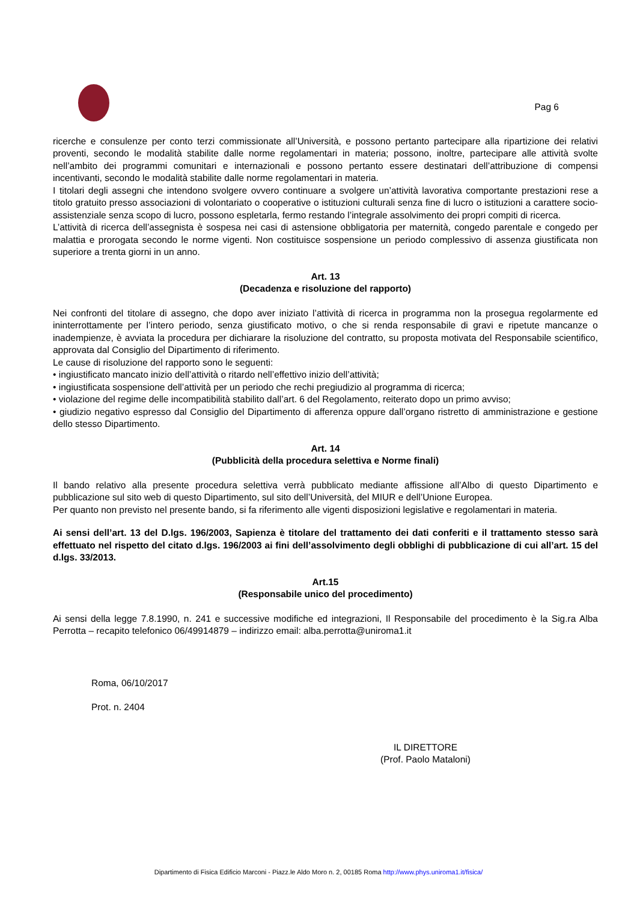Pag 6
ricerche e consulenze per conto terzi commissionate all’Università, e possono pertanto partecipare alla ripartizione dei relativi proventi, secondo le modalità stabilite dalle norme regolamentari in materia; possono, inoltre, partecipare alle attività svolte nell’ambito dei programmi comunitari e internazionali e possono pertanto essere destinatari dell’attribuzione di compensi incentivanti, secondo le modalità stabilite dalle norme regolamentari in materia.
I titolari degli assegni che intendono svolgere ovvero continuare a svolgere un’attività lavorativa comportante prestazioni rese a titolo gratuito presso associazioni di volontariato o cooperative o istituzioni culturali senza fine di lucro o istituzioni a carattere socio-assistenziale senza scopo di lucro, possono espletarla, fermo restando l’integrale assolvimento dei propri compiti di ricerca.
L’attività di ricerca dell’assegnista è sospesa nei casi di astensione obbligatoria per maternità, congedo parentale e congedo per malattia e prorogata secondo le norme vigenti. Non costituisce sospensione un periodo complessivo di assenza giustificata non superiore a trenta giorni in un anno.
Art. 13
(Decadenza e risoluzione del rapporto)
Nei confronti del titolare di assegno, che dopo aver iniziato l’attività di ricerca in programma non la prosegua regolarmente ed ininterrottamente per l’intero periodo, senza giustificato motivo, o che si renda responsabile di gravi e ripetute mancanze o inadempienze, è avviata la procedura per dichiarare la risoluzione del contratto, su proposta motivata del Responsabile scientifico, approvata dal Consiglio del Dipartimento di riferimento.
Le cause di risoluzione del rapporto sono le seguenti:
• ingiustificato mancato inizio dell’attività o ritardo nell’effettivo inizio dell’attività;
• ingiustificata sospensione dell’attività per un periodo che rechi pregiudizio al programma di ricerca;
• violazione del regime delle incompatibilità stabilito dall’art. 6 del Regolamento, reiterato dopo un primo avviso;
• giudizio negativo espresso dal Consiglio del Dipartimento di afferenza oppure dall’organo ristretto di amministrazione e gestione dello stesso Dipartimento.
Art. 14
(Pubblicità della procedura selettiva e Norme finali)
Il bando relativo alla presente procedura selettiva verrà pubblicato mediante affissione all’Albo di questo Dipartimento e pubblicazione sul sito web di questo Dipartimento, sul sito dell’Università, del MIUR e dell’Unione Europea.
Per quanto non previsto nel presente bando, si fa riferimento alle vigenti disposizioni legislative e regolamentari in materia.
Ai sensi dell’art. 13 del D.lgs. 196/2003, Sapienza è titolare del trattamento dei dati conferiti e il trattamento stesso sarà effettuato nel rispetto del citato d.lgs. 196/2003 ai fini dell’assolvimento degli obblighi di pubblicazione di cui all’art. 15 del d.lgs. 33/2013.
Art.15
(Responsabile unico del procedimento)
Ai sensi della legge 7.8.1990, n. 241 e successive modifiche ed integrazioni, Il Responsabile del procedimento è la Sig.ra Alba Perrotta – recapito telefonico 06/49914879 – indirizzo email: alba.perrotta@uniroma1.it
Roma, 06/10/2017
Prot. n. 2404
IL DIRETTORE
(Prof. Paolo Mataloni)
Dipartimento di Fisica Edificio Marconi - Piazz.le Aldo Moro n. 2, 00185 Roma http://www.phys.uniroma1.it/fisica/